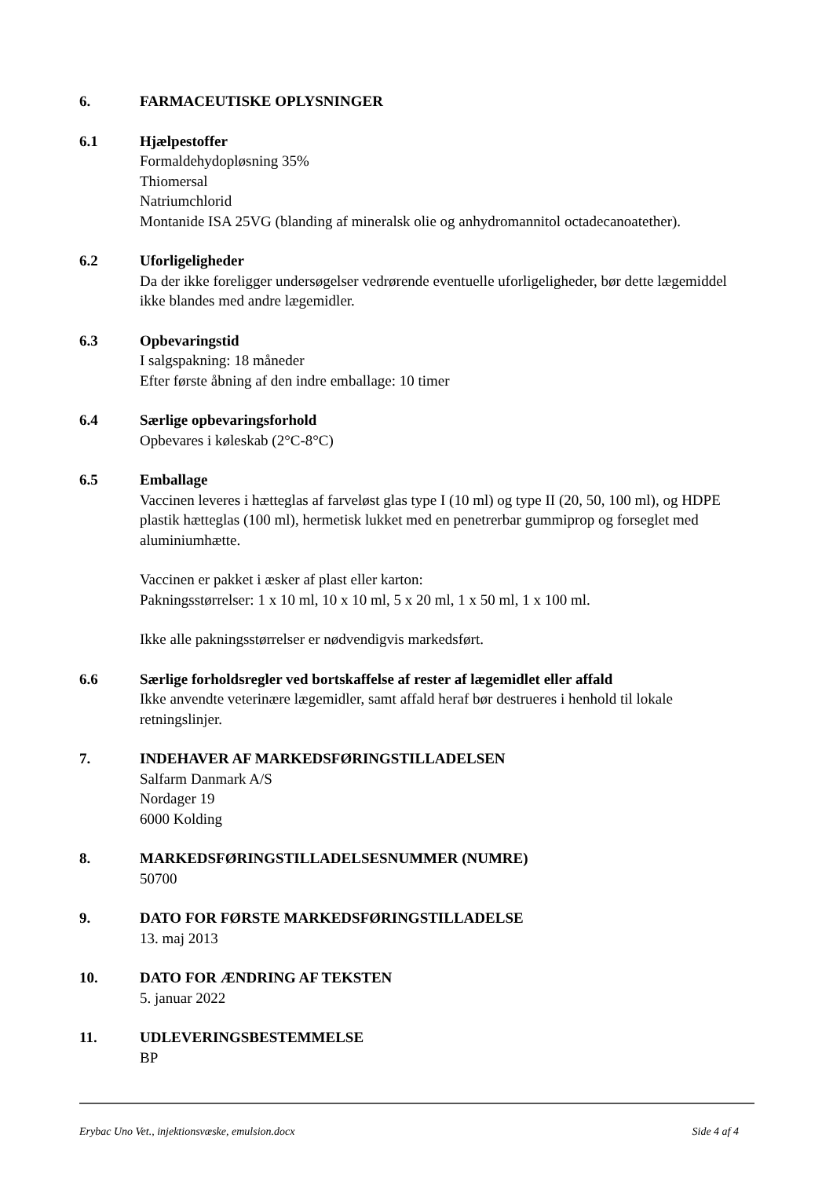6. FARMACEUTISKE OPLYSNINGER
6.1 Hjælpestoffer
Formaldehydopløsning 35%
Thiomersal
Natriumchlorid
Montanide ISA 25VG (blanding af mineralsk olie og anhydromannitol octadecanoatether).
6.2 Uforligeligheder
Da der ikke foreligger undersøgelser vedrørende eventuelle uforligeligheder, bør dette lægemiddel ikke blandes med andre lægemidler.
6.3 Opbevaringstid
I salgspakning: 18 måneder
Efter første åbning af den indre emballage: 10 timer
6.4 Særlige opbevaringsforhold
Opbevares i køleskab (2°C-8°C)
6.5 Emballage
Vaccinen leveres i hætteglas af farveløst glas type I (10 ml) og type II (20, 50, 100 ml), og HDPE plastik hætteglas (100 ml), hermetisk lukket med en penetrerbar gummiprop og forseglet med aluminiumhætte.
Vaccinen er pakket i æsker af plast eller karton:
Pakningsstørrelser: 1 x 10 ml, 10 x 10 ml, 5 x 20 ml, 1 x 50 ml, 1 x 100 ml.
Ikke alle pakningsstørrelser er nødvendigvis markedsført.
6.6 Særlige forholdsregler ved bortskaffelse af rester af lægemidlet eller affald
Ikke anvendte veterinære lægemidler, samt affald heraf bør destrueres i henhold til lokale retningslinjer.
7. INDEHAVER AF MARKEDSFØRINGSTILLADELSEN
Salfarm Danmark A/S
Nordager 19
6000 Kolding
8. MARKEDSFØRINGSTILLADELSESNUMMER (NUMRE)
50700
9. DATO FOR FØRSTE MARKEDSFØRINGSTILLADELSE
13. maj 2013
10. DATO FOR ÆNDRING AF TEKSTEN
5. januar 2022
11. UDLEVERINGSBESTEMMELSE
BP
Erybac Uno Vet., injektionsvæske, emulsion.docx Side 4 af 4